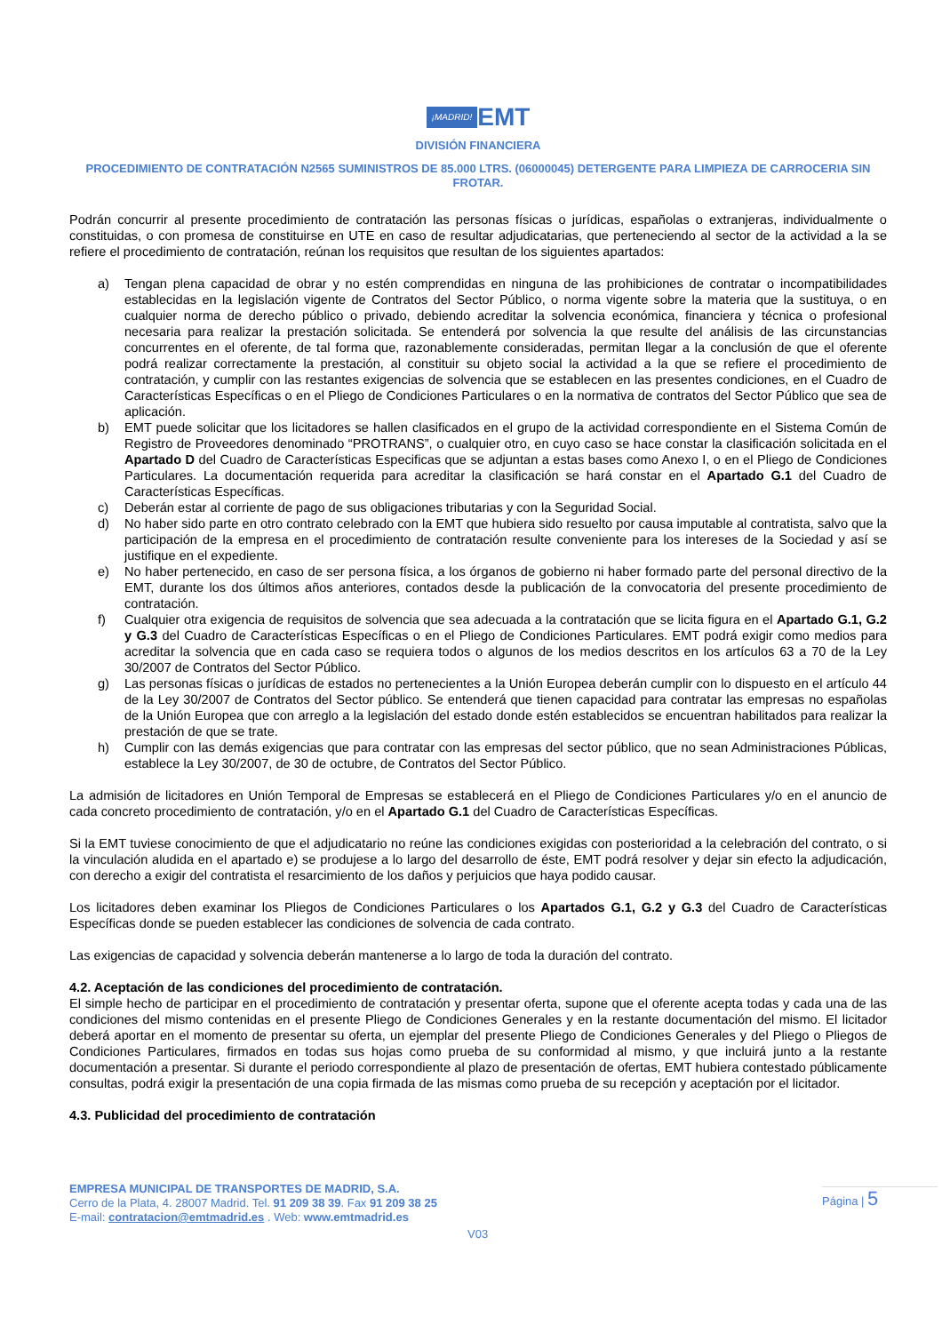¡MADRID! EMT
DIVISIÓN FINANCIERA
PROCEDIMIENTO DE CONTRATACIÓN N2565 SUMINISTROS DE 85.000 LTRS. (06000045) DETERGENTE PARA LIMPIEZA DE CARROCERIA SIN FROTAR.
Podrán concurrir al presente procedimiento de contratación las personas físicas o jurídicas, españolas o extranjeras, individualmente o constituidas, o con promesa de constituirse en UTE en caso de resultar adjudicatarias, que perteneciendo al sector de la actividad a la se refiere el procedimiento de contratación, reúnan los requisitos que resultan de los siguientes apartados:
a) Tengan plena capacidad de obrar y no estén comprendidas en ninguna de las prohibiciones de contratar o incompatibilidades establecidas en la legislación vigente de Contratos del Sector Público, o norma vigente sobre la materia que la sustituya, o en cualquier norma de derecho público o privado, debiendo acreditar la solvencia económica, financiera y técnica o profesional necesaria para realizar la prestación solicitada. Se entenderá por solvencia la que resulte del análisis de las circunstancias concurrentes en el oferente, de tal forma que, razonablemente consideradas, permitan llegar a la conclusión de que el oferente podrá realizar correctamente la prestación, al constituir su objeto social la actividad a la que se refiere el procedimiento de contratación, y cumplir con las restantes exigencias de solvencia que se establecen en las presentes condiciones, en el Cuadro de Características Específicas o en el Pliego de Condiciones Particulares o en la normativa de contratos del Sector Público que sea de aplicación.
b) EMT puede solicitar que los licitadores se hallen clasificados en el grupo de la actividad correspondiente en el Sistema Común de Registro de Proveedores denominado “PROTRANS”, o cualquier otro, en cuyo caso se hace constar la clasificación solicitada en el Apartado D del Cuadro de Características Especificas que se adjuntan a estas bases como Anexo I, o en el Pliego de Condiciones Particulares. La documentación requerida para acreditar la clasificación se hará constar en el Apartado G.1 del Cuadro de Características Específicas.
c) Deberán estar al corriente de pago de sus obligaciones tributarias y con la Seguridad Social.
d) No haber sido parte en otro contrato celebrado con la EMT que hubiera sido resuelto por causa imputable al contratista, salvo que la participación de la empresa en el procedimiento de contratación resulte conveniente para los intereses de la Sociedad y así se justifique en el expediente.
e) No haber pertenecido, en caso de ser persona física, a los órganos de gobierno ni haber formado parte del personal directivo de la EMT, durante los dos últimos años anteriores, contados desde la publicación de la convocatoria del presente procedimiento de contratación.
f) Cualquier otra exigencia de requisitos de solvencia que sea adecuada a la contratación que se licita figura en el Apartado G.1, G.2 y G.3 del Cuadro de Características Específicas o en el Pliego de Condiciones Particulares. EMT podrá exigir como medios para acreditar la solvencia que en cada caso se requiera todos o algunos de los medios descritos en los artículos 63 a 70 de la Ley 30/2007 de Contratos del Sector Público.
g) Las personas físicas o jurídicas de estados no pertenecientes a la Unión Europea deberán cumplir con lo dispuesto en el artículo 44 de la Ley 30/2007 de Contratos del Sector público. Se entenderá que tienen capacidad para contratar las empresas no españolas de la Unión Europea que con arreglo a la legislación del estado donde estén establecidos se encuentran habilitados para realizar la prestación de que se trate.
h) Cumplir con las demás exigencias que para contratar con las empresas del sector público, que no sean Administraciones Públicas, establece la Ley 30/2007, de 30 de octubre, de Contratos del Sector Público.
La admisión de licitadores en Unión Temporal de Empresas se establecerá en el Pliego de Condiciones Particulares y/o en el anuncio de cada concreto procedimiento de contratación, y/o en el Apartado G.1 del Cuadro de Características Específicas.
Si la EMT tuviese conocimiento de que el adjudicatario no reúne las condiciones exigidas con posterioridad a la celebración del contrato, o si la vinculación aludida en el apartado e) se produjese a lo largo del desarrollo de éste, EMT podrá resolver y dejar sin efecto la adjudicación, con derecho a exigir del contratista el resarcimiento de los daños y perjuicios que haya podido causar.
Los licitadores deben examinar los Pliegos de Condiciones Particulares o los Apartados G.1, G.2 y G.3 del Cuadro de Características Específicas donde se pueden establecer las condiciones de solvencia de cada contrato.
Las exigencias de capacidad y solvencia deberán mantenerse a lo largo de toda la duración del contrato.
4.2. Aceptación de las condiciones del procedimiento de contratación.
El simple hecho de participar en el procedimiento de contratación y presentar oferta, supone que el oferente acepta todas y cada una de las condiciones del mismo contenidas en el presente Pliego de Condiciones Generales y en la restante documentación del mismo. El licitador deberá aportar en el momento de presentar su oferta, un ejemplar del presente Pliego de Condiciones Generales y del Pliego o Pliegos de Condiciones Particulares, firmados en todas sus hojas como prueba de su conformidad al mismo, y que incluirá junto a la restante documentación a presentar. Si durante el periodo correspondiente al plazo de presentación de ofertas, EMT hubiera contestado públicamente consultas, podrá exigir la presentación de una copia firmada de las mismas como prueba de su recepción y aceptación por el licitador.
4.3. Publicidad del procedimiento de contratación
EMPRESA MUNICIPAL DE TRANSPORTES DE MADRID, S.A.
Cerro de la Plata, 4. 28007 Madrid. Tel. 91 209 38 39. Fax 91 209 38 25
E-mail: contratacion@emtmadrid.es . Web: www.emtmadrid.es
Página | 5
V03